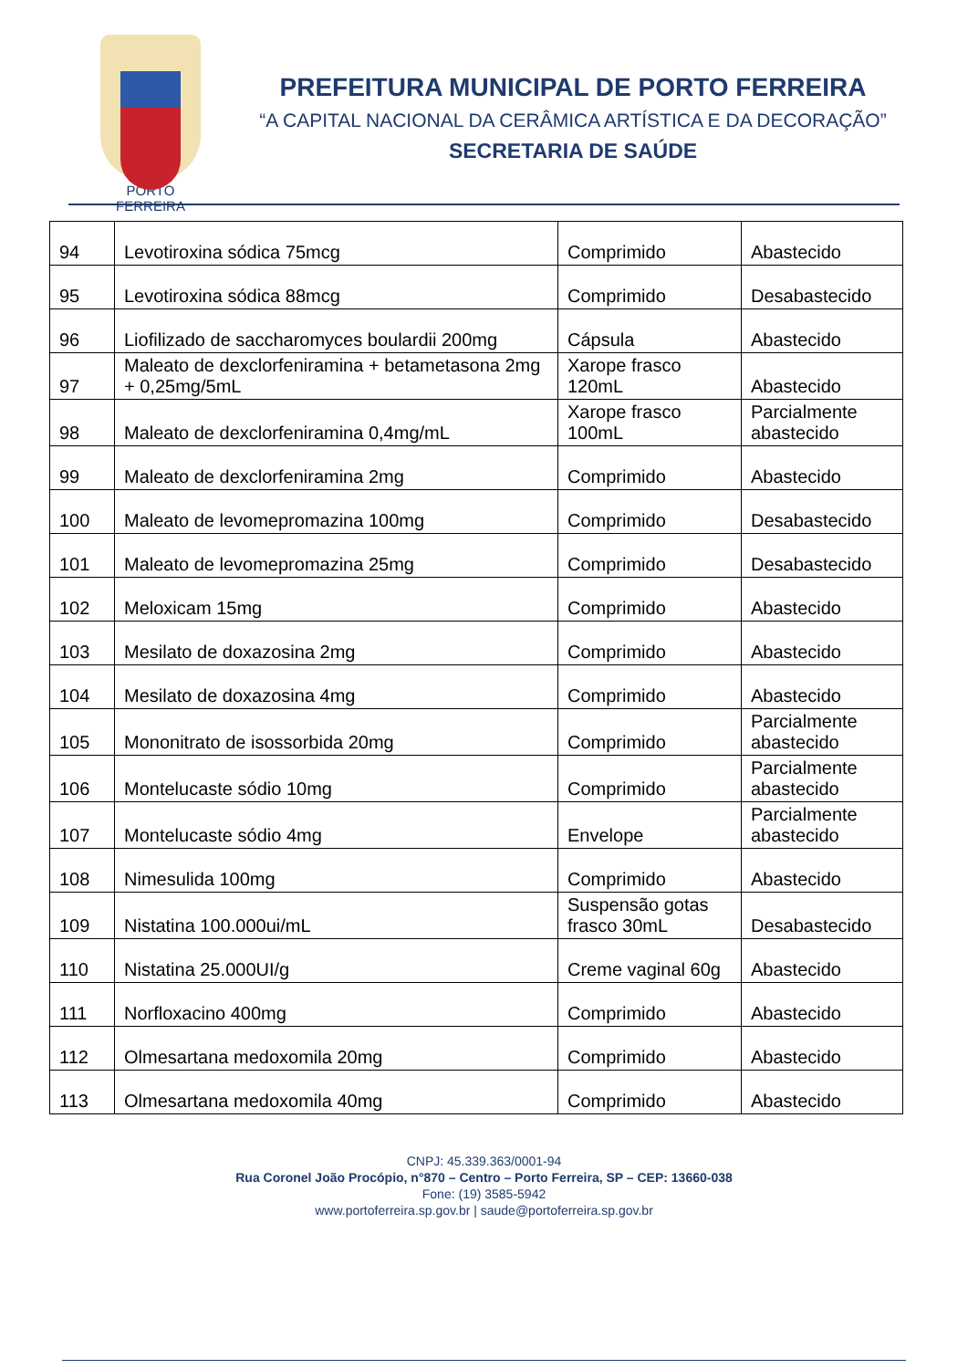PORTO FERREIRA
PREFEITURA MUNICIPAL DE PORTO FERREIRA
“A CAPITAL NACIONAL DA CERÂMICA ARTÍSTICA E DA DECORAÇÃO”
SECRETARIA DE SAÚDE
| 94 | Levotiroxina sódica 75mcg | Comprimido | Abastecido |
| 95 | Levotiroxina sódica 88mcg | Comprimido | Desabastecido |
| 96 | Liofilizado de saccharomyces boulardii 200mg | Cápsula | Abastecido |
| 97 | Maleato de dexclorfeniramina + betametasona 2mg + 0,25mg/5mL | Xarope frasco 120mL | Abastecido |
| 98 | Maleato de dexclorfeniramina 0,4mg/mL | Xarope frasco 100mL | Parcialmente abastecido |
| 99 | Maleato de dexclorfeniramina 2mg | Comprimido | Abastecido |
| 100 | Maleato de levomepromazina 100mg | Comprimido | Desabastecido |
| 101 | Maleato de levomepromazina 25mg | Comprimido | Desabastecido |
| 102 | Meloxicam 15mg | Comprimido | Abastecido |
| 103 | Mesilato de doxazosina 2mg | Comprimido | Abastecido |
| 104 | Mesilato de doxazosina 4mg | Comprimido | Abastecido |
| 105 | Mononitrato de isossorbida 20mg | Comprimido | Parcialmente abastecido |
| 106 | Montelucaste sódio 10mg | Comprimido | Parcialmente abastecido |
| 107 | Montelucaste sódio 4mg | Envelope | Parcialmente abastecido |
| 108 | Nimesulida 100mg | Comprimido | Abastecido |
| 109 | Nistatina 100.000ui/mL | Suspensão gotas frasco 30mL | Desabastecido |
| 110 | Nistatina 25.000UI/g | Creme vaginal 60g | Abastecido |
| 111 | Norfloxacino 400mg | Comprimido | Abastecido |
| 112 | Olmesartana medoxomila 20mg | Comprimido | Abastecido |
| 113 | Olmesartana medoxomila 40mg | Comprimido | Abastecido |
CNPJ: 45.339.363/0001-94
Rua Coronel João Procópio, n°870 – Centro – Porto Ferreira, SP – CEP: 13660-038
Fone: (19) 3585-5942
www.portoferreira.sp.gov.br | saude@portoferreira.sp.gov.br